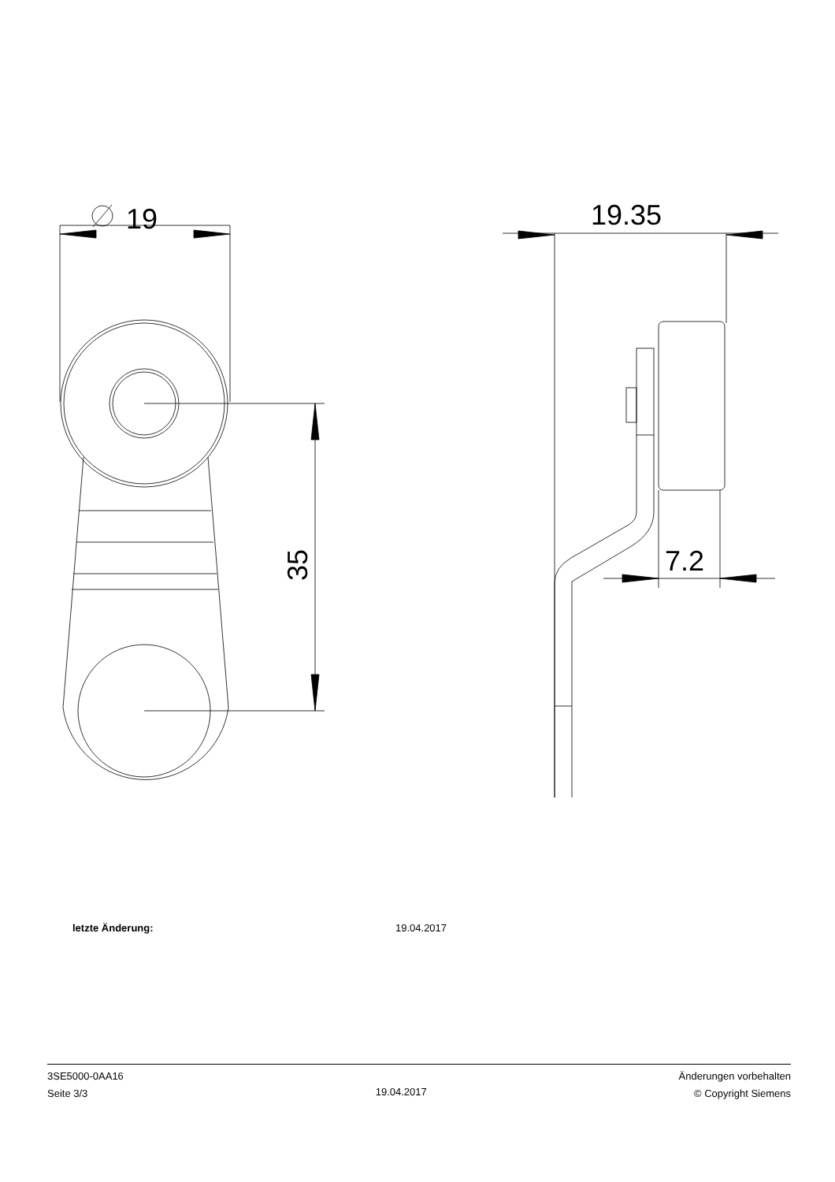19
35
19.35
7.2
letzte Änderung: 19.04.2017
3SE5000-0AA16
Seite 3/3
19.04.2017
Änderungen vorbehalten
© Copyright Siemens